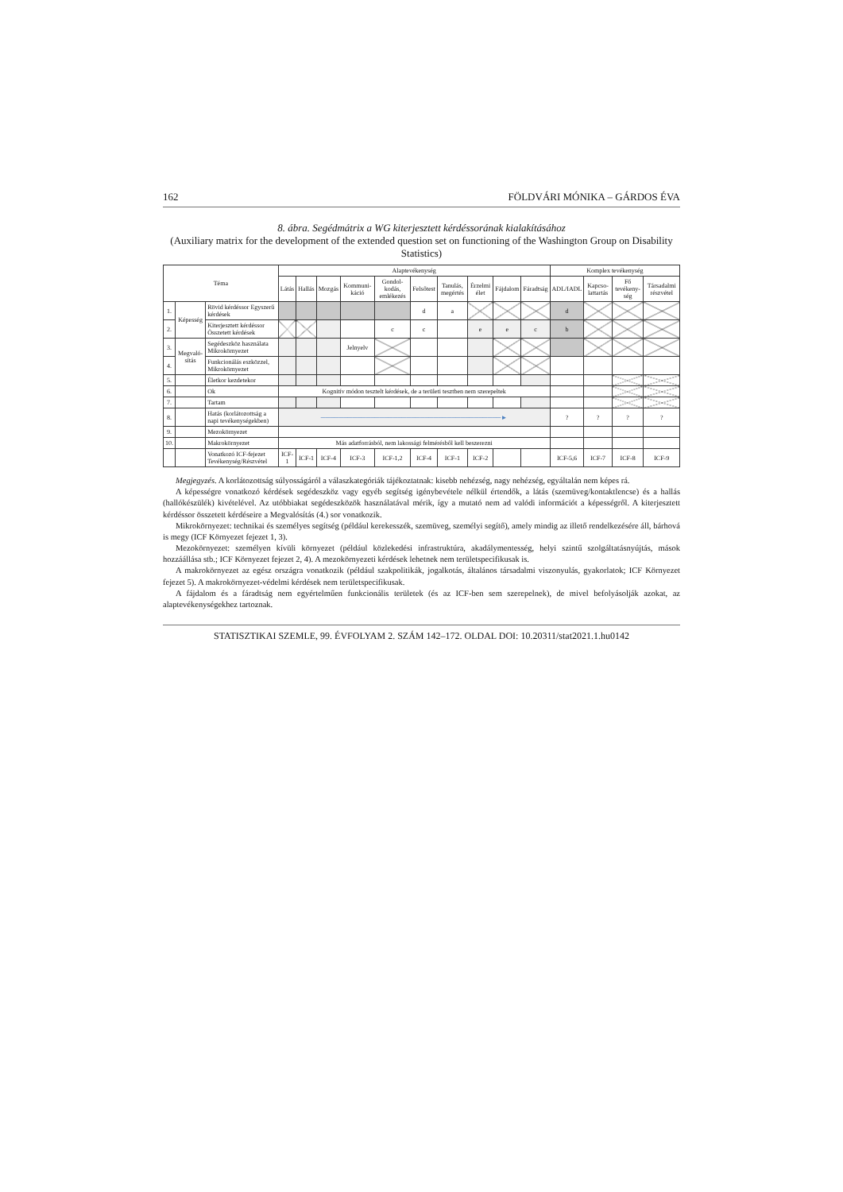162 FÖLDVÁRI MÓNIKA – GÁRDOS ÉVA
8. ábra. Segédmátrix a WG kiterjesztett kérdéssorának kialakításához
(Auxiliary matrix for the development of the extended question set on functioning of the Washington Group on Disability Statistics)
| Téma | | | Alaptevékenység | | | | | | | | | | Komplex tevékenység | | | |
| --- | --- | --- | --- | --- | --- | --- | --- | --- | --- | --- | --- | --- | --- | --- | --- | --- |
| | | | Látás | Hallás | Mozgás | Kommuni-káció | Gondol-kodás, emlékezés | Felsőtest | Tanulás, megértés | Érzelmi élet | Fájdalom | Fáradtság | ADL/IADL | Kapcso-lattartás | Fő tevékeny-ség | Társadalmi részvétel |
| 1. | Képesség | Rövid kérdéssor Egyszerű kérdések | | | | | | d | a | | | | d | | | |
| 2. | | Kiterjesztett kérdéssor Összetett kérdések | | | | | c | c | | e | e | c | b | | | |
| 3. | Megvaló-sítás | Segédeszköz használata Mikrokörnyezet | | | | Jelnyelv | | | | | | | | | | |
| 4. | | Funkcionálás eszközzel, Mikrokörnyezet | | | | | | | | | | | | | | |
| 5. | | Életkor kezdetekor | | | | | | | | | | | | | | |
| 6. | | Ok | Kognitív módon tesztelt kérdések, de a területi tesztben nem szerepeltek | | | | | | | | | | | | | |
| 7. | | Tartam | | | | | | | | | | | | | | |
| 8. | | Hatás (korlátozottság a napi tevékenységekben) | ────────────────────────────────────────► | | | | | | | | | | ? | ? | ? | ? |
| 9. | | Mezokörnyezet | | | | | | | | | | | | | | |
| 10. | | Makrokörnyezet | Más adatforrásból, nem lakossági felmérésből kell beszerezni | | | | | | | | | | | | | |
| | | Vonatkozó ICF-fejezet Tevékenység/Részvétel | ICF-1 | ICF-1 | ICF-4 | ICF-3 | ICF-1,2 | ICF-4 | ICF-1 | ICF-2 | | | ICF-5,6 | ICF-7 | ICF-8 | ICF-9 |
Megjegyzés. A korlátozottság súlyosságáról a válaszkategóriák tájékoztatnak: kisebb nehézség, nagy nehézség, egyáltalán nem képes rá.
A képességre vonatkozó kérdések segédeszköz vagy egyéb segítség igénybevétele nélkül értendők, a látás (szemüveg/kontaktlencse) és a hallás (hallókészülék) kivételével. Az utóbbiakat segédeszközök használatával mérik, így a mutató nem ad valódi információt a képességről. A kiterjesztett kérdéssor összetett kérdéseire a Megvalósítás (4.) sor vonatkozik.
Mikrokörnyezet: technikai és személyes segítség (például kerekesszék, szemüveg, személyi segítő), amely mindig az illető rendelkezésére áll, bárhová is megy (ICF Környezet fejezet 1, 3).
Mezokörnyezet: személyen kívüli környezet (például közlekedési infrastruktúra, akadálymentesség, helyi szintű szolgáltatásnyújtás, mások hozzáállása stb.; ICF Környezet fejezet 2, 4). A mezokörnyezeti kérdések lehetnek nem területspecifikusak is.
A makrokörnyezet az egész országra vonatkozik (például szakpolitikák, jogalkotás, általános társadalmi viszonyulás, gyakorlatok; ICF Környezet fejezet 5). A makrokörnyezet-védelmi kérdések nem területspecifikusak.
A fájdalom és a fáradtság nem egyértelműen funkcionális területek (és az ICF-ben sem szerepelnek), de mivel befolyásolják azokat, az alaptevékenységekhez tartoznak.
STATISZTIKAI SZEMLE, 99. ÉVFOLYAM 2. SZÁM 142–172. OLDAL DOI: 10.20311/stat2021.1.hu0142